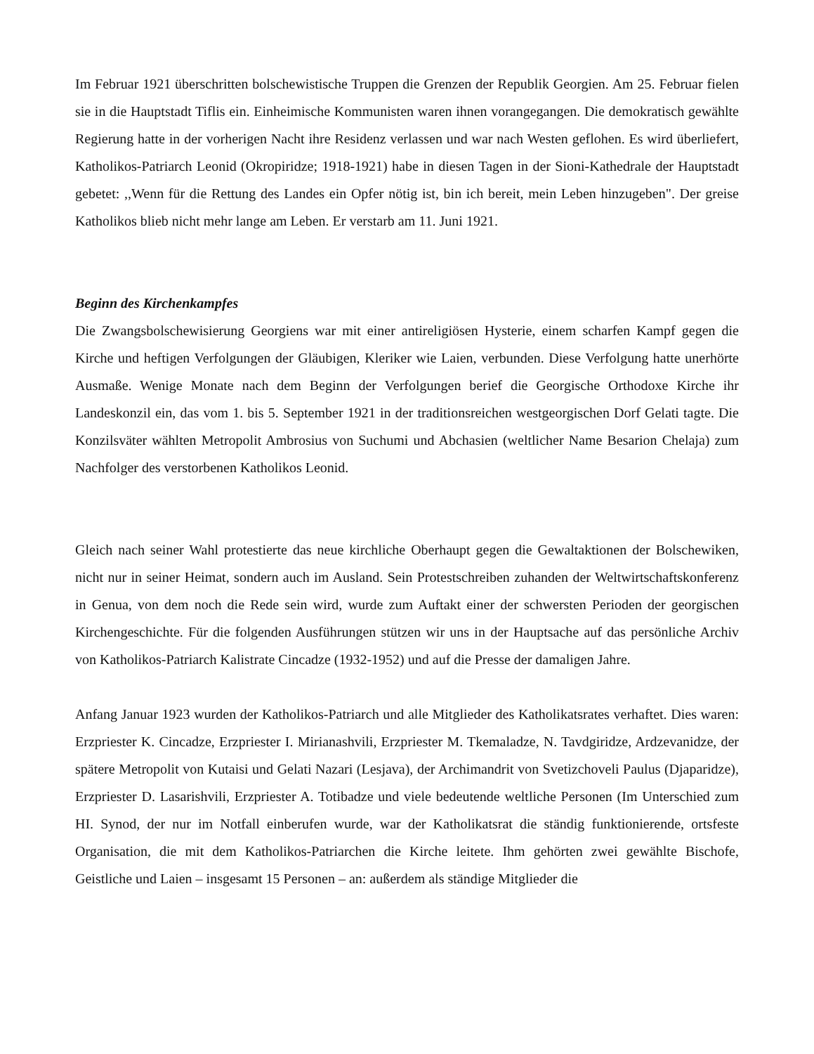Im Februar 1921 überschritten bolschewistische Truppen die Grenzen der Republik Georgien. Am 25. Februar fielen sie in die Hauptstadt Tiflis ein. Einheimische Kommunisten waren ihnen vorangegangen. Die demokratisch gewählte Regierung hatte in der vorherigen Nacht ihre Residenz verlassen und war nach Westen geflohen. Es wird überliefert, Katholikos-Patriarch Leonid (Okropiridze; 1918-1921) habe in diesen Tagen in der Sioni-Kathedrale der Hauptstadt gebetet: ,,Wenn für die Rettung des Landes ein Opfer nötig ist, bin ich bereit, mein Leben hinzugeben". Der greise Katholikos blieb nicht mehr lange am Leben. Er verstarb am 11. Juni 1921.
Beginn des Kirchenkampfes
Die Zwangsbolschewisierung Georgiens war mit einer antireligiösen Hysterie, einem scharfen Kampf gegen die Kirche und heftigen Verfolgungen der Gläubigen, Kleriker wie Laien, verbunden. Diese Verfolgung hatte unerhörte Ausmaße. Wenige Monate nach dem Beginn der Verfolgungen berief die Georgische Orthodoxe Kirche ihr Landeskonzil ein, das vom 1. bis 5. September 1921 in der traditionsreichen westgeorgischen Dorf Gelati tagte. Die Konzilsväter wählten Metropolit Ambrosius von Suchumi und Abchasien (weltlicher Name Besarion Chelaja) zum Nachfolger des verstorbenen Katholikos Leonid.
Gleich nach seiner Wahl protestierte das neue kirchliche Oberhaupt gegen die Gewaltaktionen der Bolschewiken, nicht nur in seiner Heimat, sondern auch im Ausland. Sein Protestschreiben zuhanden der Weltwirtschaftskonferenz in Genua, von dem noch die Rede sein wird, wurde zum Auftakt einer der schwersten Perioden der georgischen Kirchengeschichte. Für die folgenden Ausführungen stützen wir uns in der Hauptsache auf das persönliche Archiv von Katholikos-Patriarch Kalistrate Cincadze (1932-1952) und auf die Presse der damaligen Jahre.
Anfang Januar 1923 wurden der Katholikos-Patriarch und alle Mitglieder des Katholikatsrates verhaftet. Dies waren: Erzpriester K. Cincadze, Erzpriester I. Mirianashvili, Erzpriester M. Tkemaladze, N. Tavdgiridze, Ardzevanidze, der spätere Metropolit von Kutaisi und Gelati Nazari (Lesjava), der Archimandrit von Svetizchoveli Paulus (Djaparidze), Erzpriester D. Lasarishvili, Erzpriester A. Totibadze und viele bedeutende weltliche Personen (Im Unterschied zum HI. Synod, der nur im Notfall einberufen wurde, war der Katholikatsrat die ständig funktionierende, ortsfeste Organisation, die mit dem Katholikos-Patriarchen die Kirche leitete. Ihm gehörten zwei gewählte Bischofe, Geistliche und Laien – insgesamt 15 Personen – an: außerdem als ständige Mitglieder die